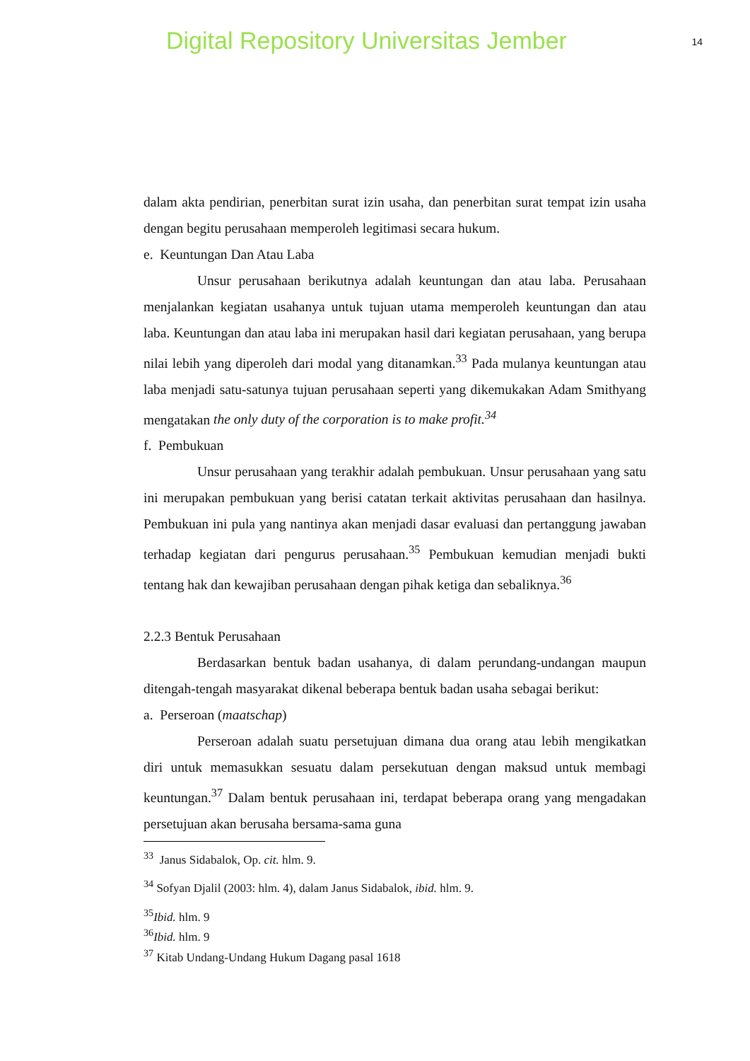Digital Repository Universitas Jember
14
dalam akta pendirian, penerbitan surat izin usaha, dan penerbitan surat tempat izin usaha dengan begitu perusahaan memperoleh legitimasi secara hukum.
e. Keuntungan Dan Atau Laba
Unsur perusahaan berikutnya adalah keuntungan dan atau laba. Perusahaan menjalankan kegiatan usahanya untuk tujuan utama memperoleh keuntungan dan atau laba. Keuntungan dan atau laba ini merupakan hasil dari kegiatan perusahaan, yang berupa nilai lebih yang diperoleh dari modal yang ditanamkan.<sup>33</sup> Pada mulanya keuntungan atau laba menjadi satu-satunya tujuan perusahaan seperti yang dikemukakan Adam Smithyang mengatakan the only duty of the corporation is to make profit.<sup>34</sup>
f. Pembukuan
Unsur perusahaan yang terakhir adalah pembukuan. Unsur perusahaan yang satu ini merupakan pembukuan yang berisi catatan terkait aktivitas perusahaan dan hasilnya. Pembukuan ini pula yang nantinya akan menjadi dasar evaluasi dan pertanggung jawaban terhadap kegiatan dari pengurus perusahaan.<sup>35</sup> Pembukuan kemudian menjadi bukti tentang hak dan kewajiban perusahaan dengan pihak ketiga dan sebaliknya.<sup>36</sup>
2.2.3 Bentuk Perusahaan
Berdasarkan bentuk badan usahanya, di dalam perundang-undangan maupun ditengah-tengah masyarakat dikenal beberapa bentuk badan usaha sebagai berikut:
a. Perseroan (maatschap)
Perseroan adalah suatu persetujuan dimana dua orang atau lebih mengikatkan diri untuk memasukkan sesuatu dalam persekutuan dengan maksud untuk membagi keuntungan.<sup>37</sup> Dalam bentuk perusahaan ini, terdapat beberapa orang yang mengadakan persetujuan akan berusaha bersama-sama guna
<sup>33</sup> Janus Sidabalok, Op. cit. hlm. 9.
<sup>34</sup> Sofyan Djalil (2003: hlm. 4), dalam Janus Sidabalok, ibid. hlm. 9.
<sup>35</sup> Ibid. hlm. 9
<sup>36</sup> Ibid. hlm. 9
<sup>37</sup> Kitab Undang-Undang Hukum Dagang pasal 1618